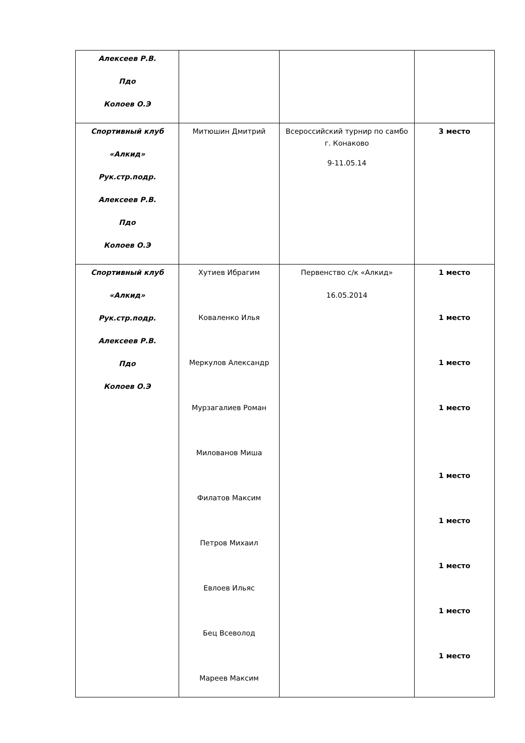| Алексеев Р.В. Пдо Колоев О.Э | | | |
| Спортивный клуб «Алкид» Рук.стр.подр. Алексеев Р.В. Пдо Колоев О.Э | Митюшин Дмитрий | Всероссийский турнир по самбо г. Конаково 9-11.05.14 | 3 место |
| Спортивный клуб «Алкид» Рук.стр.подр. Алексеев Р.В. Пдо Колоев О.Э | Хутиев Ибрагим Коваленко Илья Меркулов Александр Мурзагалиев Роман Милованов Миша Филатов Максим Петров Михаил Евлоев Ильяс Бец Всеволод Мареев Максим | Первенство с/к «Алкид» 16.05.2014 | 1 место 1 место 1 место 1 место 1 место 1 место 1 место 1 место 1 место |